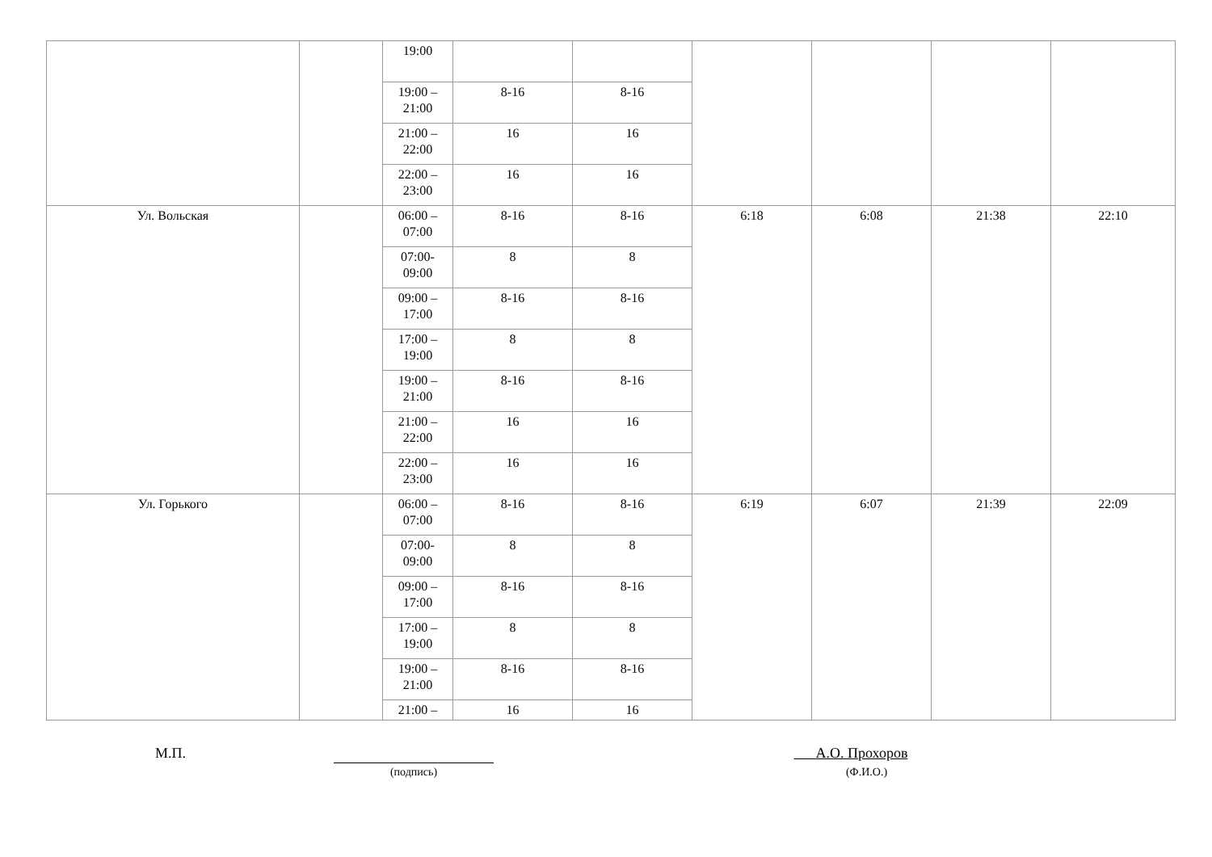| | | 19:00 | | | | | | |
| | | 19:00 – 21:00 | 8-16 | 8-16 | | | | |
| | | 21:00 – 22:00 | 16 | 16 | | | | |
| | | 22:00 – 23:00 | 16 | 16 | | | | |
| Ул. Вольская | | 06:00 – 07:00 | 8-16 | 8-16 | 6:18 | 6:08 | 21:38 | 22:10 |
| | | 07:00- 09:00 | 8 | 8 | | | | |
| | | 09:00 – 17:00 | 8-16 | 8-16 | | | | |
| | | 17:00 – 19:00 | 8 | 8 | | | | |
| | | 19:00 – 21:00 | 8-16 | 8-16 | | | | |
| | | 21:00 – 22:00 | 16 | 16 | | | | |
| | | 22:00 – 23:00 | 16 | 16 | | | | |
| Ул. Горького | | 06:00 – 07:00 | 8-16 | 8-16 | 6:19 | 6:07 | 21:39 | 22:09 |
| | | 07:00- 09:00 | 8 | 8 | | | | |
| | | 09:00 – 17:00 | 8-16 | 8-16 | | | | |
| | | 17:00 – 19:00 | 8 | 8 | | | | |
| | | 19:00 – 21:00 | 8-16 | 8-16 | | | | |
| | | 21:00 – | 16 | 16 | | | | |
М.П.
(подпись)
А.О. Прохоров
(Ф.И.О.)